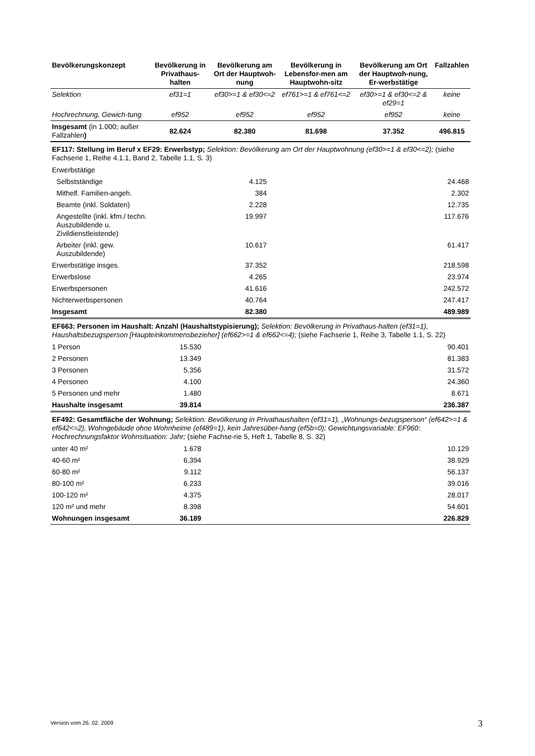| Bevölkerungskonzept | Bevölkerung in Privathaus-halten | Bevölkerung am Ort der Hauptwoh-nung | Bevölkerung in Lebensfor-men am Hauptwohn-sitz | Bevölkerung am Ort der Hauptwoh-nung, Er-werbstätige | Fallzahlen |
| --- | --- | --- | --- | --- | --- |
| Selektion | ef31=1 | ef30>=1 & ef30<=2 | ef761>=1 & ef761<=2 | ef30>=1 & ef30<=2 & ef29=1 | keine |
| Hochrechnung, Gewich-tung | ef952 | ef952 | ef952 | ef952 | keine |
| Insgesamt (in 1.000; außer Fallzahlen ) | 82.624 | 82.380 | 81.698 | 37.352 | 496.815 |
EF117: Stellung im Beruf x EF29: Erwerbstyp; Selektion: Bevölkerung am Ort der Hauptwohnung (ef30>=1 & ef30<=2); (siehe Fachserie 1, Reihe 4.1.1, Band 2, Tabelle 1.1, S. 3)
| Erwerbstätige | | | |
| Selbstständige | 4.125 | | 24.468 |
| Mithelf. Familien-angeh. | 384 | | 2.302 |
| Beamte (inkl. Soldaten) | 2.228 | | 12.735 |
| Angestellte (inkl. kfm./ techn. Auszubildende u. Zivildienstleistende) | 19.997 | | 117.676 |
| Arbeiter (inkl. gew. Auszubildende) | 10.617 | | 61.417 |
| Erwerbstätige insges. | 37.352 | | 218.598 |
| Erwerbslose | 4.265 | | 23.974 |
| Erwerbspersonen | 41.616 | | 242.572 |
| Nichterwerbspersonen | 40.764 | | 247.417 |
| Insgesamt | 82.380 | | 489.989 |
EF663: Personen im Haushalt: Anzahl (Haushaltstypisierung); Selektion: Bevölkerung in Privathaus-halten (ef31=1), Haushaltsbezugsperson [Haupteinkommensbezieher] (ef662>=1 & ef662<=4); (siehe Fachserie 1, Reihe 3, Tabelle 1.1, S. 22)
| 1 Person | 15.530 | | 90.401 |
| 2 Personen | 13.349 | | 81.383 |
| 3 Personen | 5.356 | | 31.572 |
| 4 Personen | 4.100 | | 24.360 |
| 5 Personen und mehr | 1.480 | | 8.671 |
| Haushalte insgesamt | 39.814 | | 236.387 |
EF492: Gesamtfläche der Wohnung; Selektion: Bevölkerung in Privathaushalten (ef31=1), „Wohnungs-bezugsperson“ (ef642>=1 & ef642<=2), Wohngebäude ohne Wohnheime (ef489=1), kein Jahresüber-hang (ef5b=0); Gewichtungsvariable: EF960: Hochrechnungsfaktor Wohnsituation: Jahr; (siehe Fachse-rie 5, Heft 1, Tabelle 8, S. 32)
| unter 40 m² | 1.678 | | 10.129 |
| 40-60 m² | 6.394 | | 38.929 |
| 60-80 m² | 9.112 | | 56.137 |
| 80-100 m² | 6.233 | | 39.016 |
| 100-120 m² | 4.375 | | 28.017 |
| 120 m² und mehr | 8.398 | | 54.601 |
| Wohnungen insgesamt | 36.189 | | 226.829 |
Version vom 26. 02. 2009 3